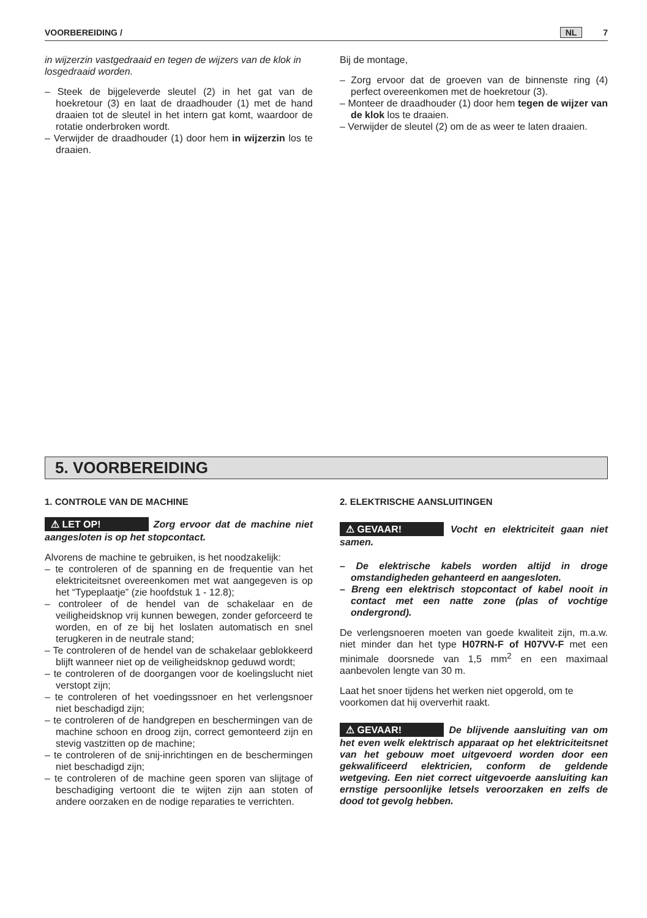VOORBEREIDING / NL 7
in wijzerzin vastgedraaid en tegen de wijzers van de klok in losgedraaid worden.
– Steek de bijgeleverde sleutel (2) in het gat van de hoekretour (3) en laat de draadhouder (1) met de hand draaien tot de sleutel in het intern gat komt, waardoor de rotatie onderbroken wordt.
– Verwijder de draadhouder (1) door hem in wijzerzin los te draaien.
Bij de montage,
– Zorg ervoor dat de groeven van de binnenste ring (4) perfect overeenkomen met de hoekretour (3).
– Monteer de draadhouder (1) door hem tegen de wijzer van de klok los te draaien.
– Verwijder de sleutel (2) om de as weer te laten draaien.
5. VOORBEREIDING
1. CONTROLE VAN DE MACHINE
⚠ LET OP! Zorg ervoor dat de machine niet aangesloten is op het stopcontact.
Alvorens de machine te gebruiken, is het noodzakelijk:
– te controleren of de spanning en de frequentie van het elektriciteitsnet overeenkomen met wat aangegeven is op het “Typeplaatje” (zie hoofdstuk 1 - 12.8);
– controleer of de hendel van de schakelaar en de veiligheidsknop vrij kunnen bewegen, zonder geforceerd te worden, en of ze bij het loslaten automatisch en snel terugkeren in de neutrale stand;
– Te controleren of de hendel van de schakelaar geblokkeerd blijft wanneer niet op de veiligheidsknop geduwd wordt;
– te controleren of de doorgangen voor de koelingslucht niet verstopt zijn;
– te controleren of het voedingssnoer en het verlengsnoer niet beschadigd zijn;
– te controleren of de handgrepen en beschermingen van de machine schoon en droog zijn, correct gemonteerd zijn en stevig vastzitten op de machine;
– te controleren of de snij-inrichtingen en de beschermingen niet beschadigd zijn;
– te controleren of de machine geen sporen van slijtage of beschadiging vertoont die te wijten zijn aan stoten of andere oorzaken en de nodige reparaties te verrichten.
2. ELEKTRISCHE AANSLUITINGEN
​ ⚠ GEVAAR! Vocht en elektriciteit gaan niet samen.
– De elektrische kabels worden altijd in droge omstandigheden gehanteerd en aangesloten.
– Breng een elektrisch stopcontact of kabel nooit in contact met een natte zone (plas of vochtige ondergrond).
De verlengsnoeren moeten van goede kwaliteit zijn, m.a.w. niet minder dan het type H07RN-F of H07VV-F met een minimale doorsnede van 1,5 mm<sup>2</sup> en een maximaal aanbevolen lengte van 30 m.
Laat het snoer tijdens het werken niet opgerold, om te voorkomen dat hij oververhit raakt.
⚠ GEVAAR! De blijvende aansluiting van om het even welk elektrisch apparaat op het elektriciteitsnet van het gebouw moet uitgevoerd worden door een gekwalificeerd elektricien, conform de geldende wetgeving. Een niet correct uitgevoerde aansluiting kan ernstige persoonlijke letsels veroorzaken en zelfs de dood tot gevolg hebben.